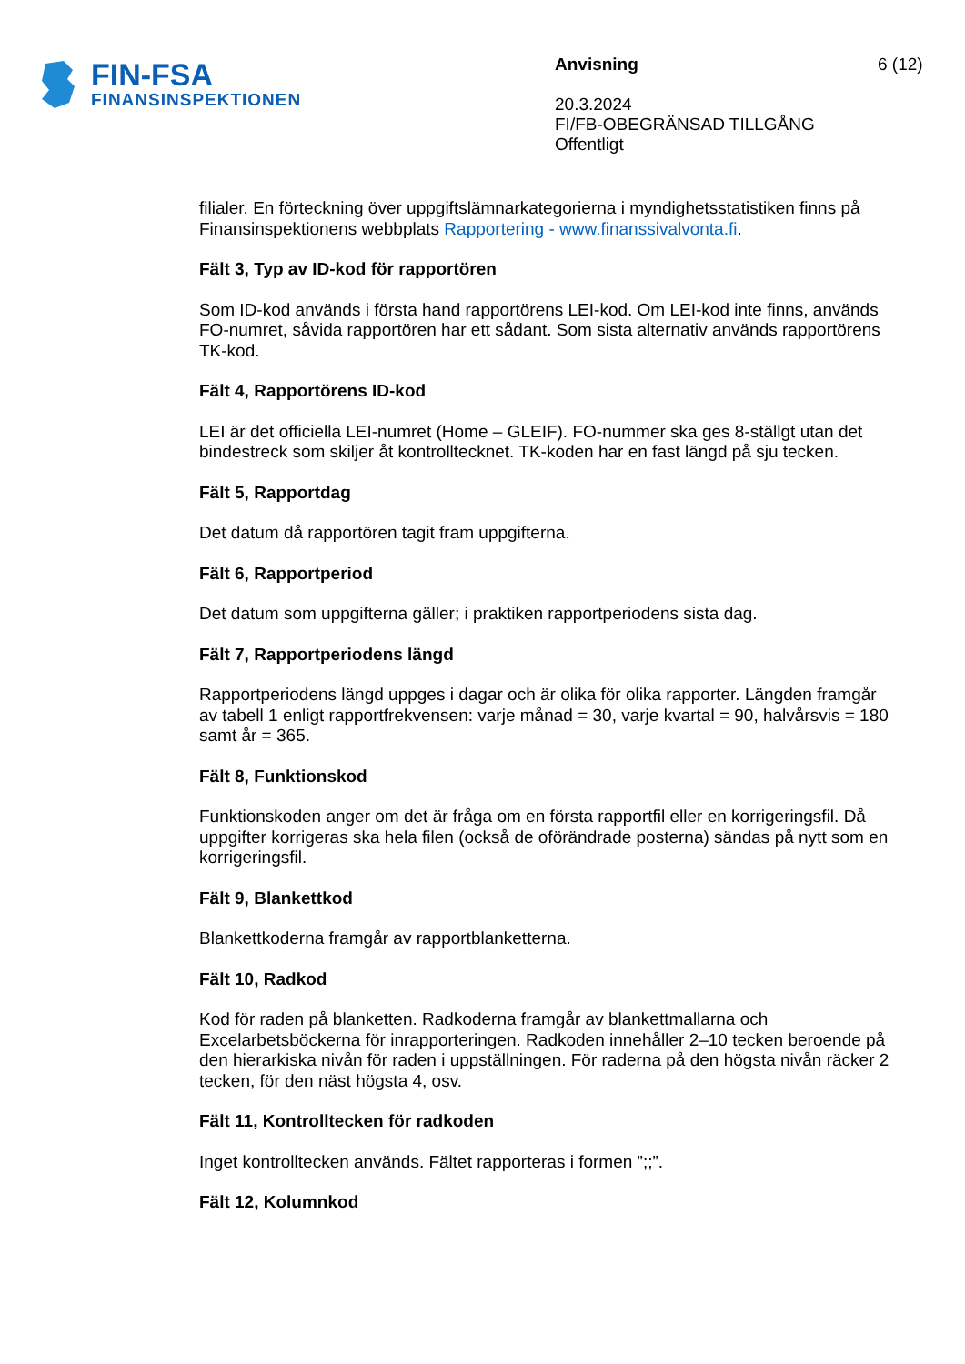FIN-FSA
FINANSINSPEKTIONEN
Anvisning
20.3.2024
FI/FB-OBEGRÄNSAD TILLGÅNG
Offentligt
6 (12)
filialer. En förteckning över uppgiftslämnarkategorierna i myndighetsstatistiken finns på Finansinspektionens webbplats Rapportering - www.finanssivalvonta.fi.
Fält 3, Typ av ID-kod för rapportören
Som ID-kod används i första hand rapportörens LEI-kod. Om LEI-kod inte finns, används FO-numret, såvida rapportören har ett sådant. Som sista alternativ används rapportörens TK-kod.
Fält 4, Rapportörens ID-kod
LEI är det officiella LEI-numret (Home – GLEIF). FO-nummer ska ges 8-ställgt utan det bindestreck som skiljer åt kontrolltecknet. TK-koden har en fast längd på sju tecken.
Fält 5, Rapportdag
Det datum då rapportören tagit fram uppgifterna.
Fält 6, Rapportperiod
Det datum som uppgifterna gäller; i praktiken rapportperiodens sista dag.
Fält 7, Rapportperiodens längd
Rapportperiodens längd uppges i dagar och är olika för olika rapporter. Längden framgår av tabell 1 enligt rapportfrekvensen: varje månad = 30, varje kvartal = 90, halvårsvis = 180 samt år = 365.
Fält 8, Funktionskod
Funktionskoden anger om det är fråga om en första rapportfil eller en korrigeringsfil. Då uppgifter korrigeras ska hela filen (också de oförändrade posterna) sändas på nytt som en korrigeringsfil.
Fält 9, Blankettkod
Blankettkoderna framgår av rapportblanketterna.
Fält 10, Radkod
Kod för raden på blanketten. Radkoderna framgår av blankettmallarna och Excelarbetsböckerna för inrapporteringen. Radkoden innehåller 2–10 tecken beroende på den hierarkiska nivån för raden i uppställningen. För raderna på den högsta nivån räcker 2 tecken, för den näst högsta 4, osv.
Fält 11, Kontrolltecken för radkoden
Inget kontrolltecken används. Fältet rapporteras i formen ”;;”.
Fält 12, Kolumnkod